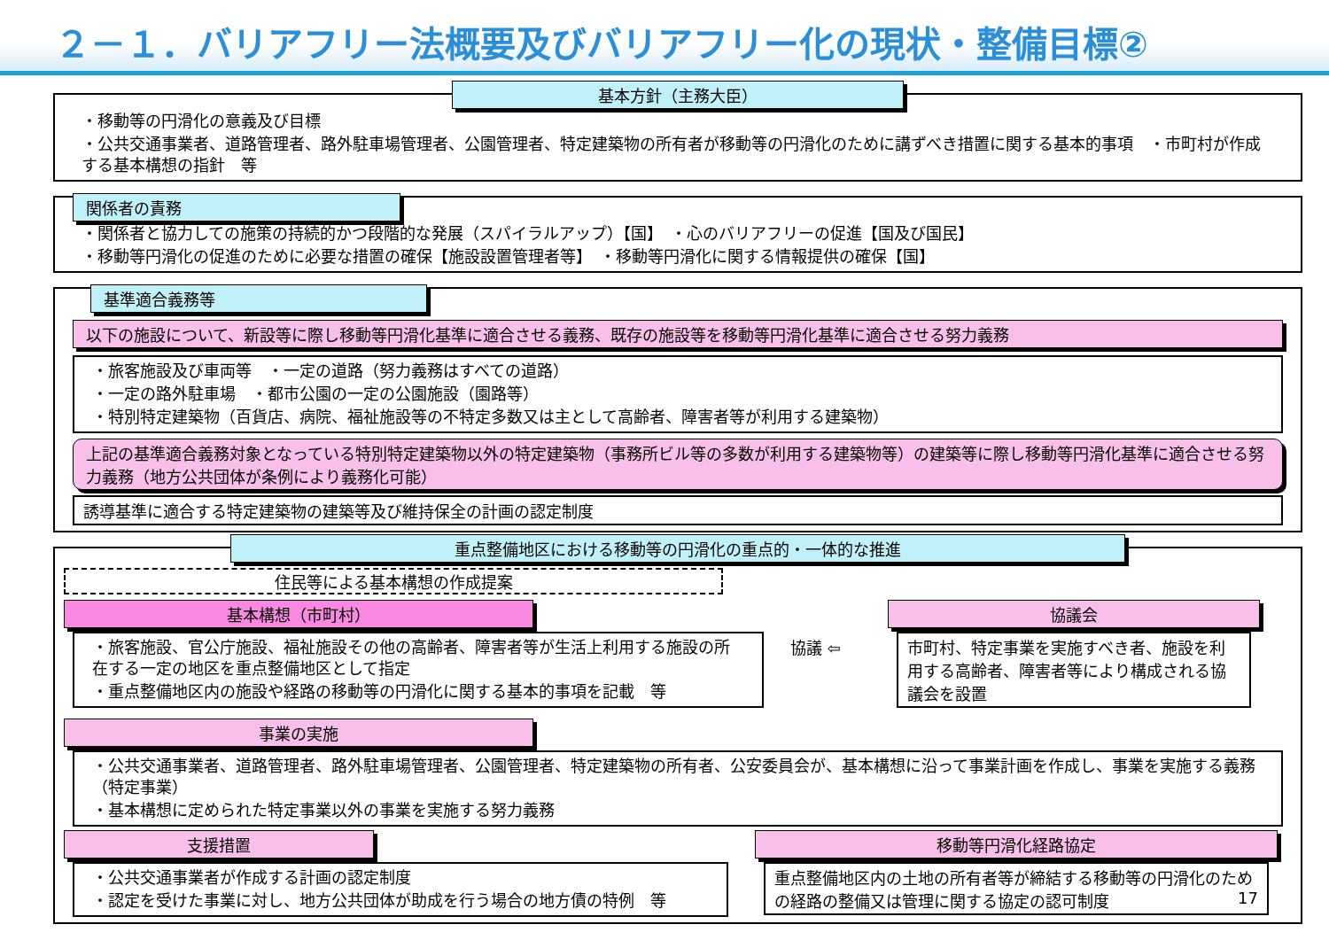２－１．バリアフリー法概要及びバリアフリー化の現状・整備目標②
基本方針（主務大臣）
・移動等の円滑化の意義及び目標
・公共交通事業者、道路管理者、路外駐車場管理者、公園管理者、特定建築物の所有者が移動等の円滑化のために講ずべき措置に関する基本的事項　・市町村が作成する基本構想の指針　等
関係者の責務
・関係者と協力しての施策の持続的かつ段階的な発展（スパイラルアップ）【国】　・心のバリアフリーの促進【国及び国民】
・移動等円滑化の促進のために必要な措置の確保【施設設置管理者等】　・移動等円滑化に関する情報提供の確保【国】
基準適合義務等
以下の施設について、新設等に際し移動等円滑化基準に適合させる義務、既存の施設等を移動等円滑化基準に適合させる努力義務
・旅客施設及び車両等　・一定の道路（努力義務はすべての道路）
・一定の路外駐車場　・都市公園の一定の公園施設（園路等）
・特別特定建築物（百貨店、病院、福祉施設等の不特定多数又は主として高齢者、障害者等が利用する建築物）
上記の基準適合義務対象となっている特別特定建築物以外の特定建築物（事務所ビル等の多数が利用する建築物等）の建築等に際し移動等円滑化基準に適合させる努力義務（地方公共団体が条例により義務化可能）
誘導基準に適合する特定建築物の建築等及び維持保全の計画の認定制度
重点整備地区における移動等の円滑化の重点的・一体的な推進
住民等による基本構想の作成提案
基本構想（市町村）
・旅客施設、官公庁施設、福祉施設その他の高齢者、障害者等が生活上利用する施設の所在する一定の地区を重点整備地区として指定
・重点整備地区内の施設や経路の移動等の円滑化に関する基本的事項を記載　等
協議 ⇦
協議会
市町村、特定事業を実施すべき者、施設を利用する高齢者、障害者等により構成される協議会を設置
事業の実施
・公共交通事業者、道路管理者、路外駐車場管理者、公園管理者、特定建築物の所有者、公安委員会が、基本構想に沿って事業計画を作成し、事業を実施する義務（特定事業）
・基本構想に定められた特定事業以外の事業を実施する努力義務
支援措置
・公共交通事業者が作成する計画の認定制度
・認定を受けた事業に対し、地方公共団体が助成を行う場合の地方債の特例　等
移動等円滑化経路協定
重点整備地区内の土地の所有者等が締結する移動等の円滑化のための経路の整備又は管理に関する協定の認可制度 17